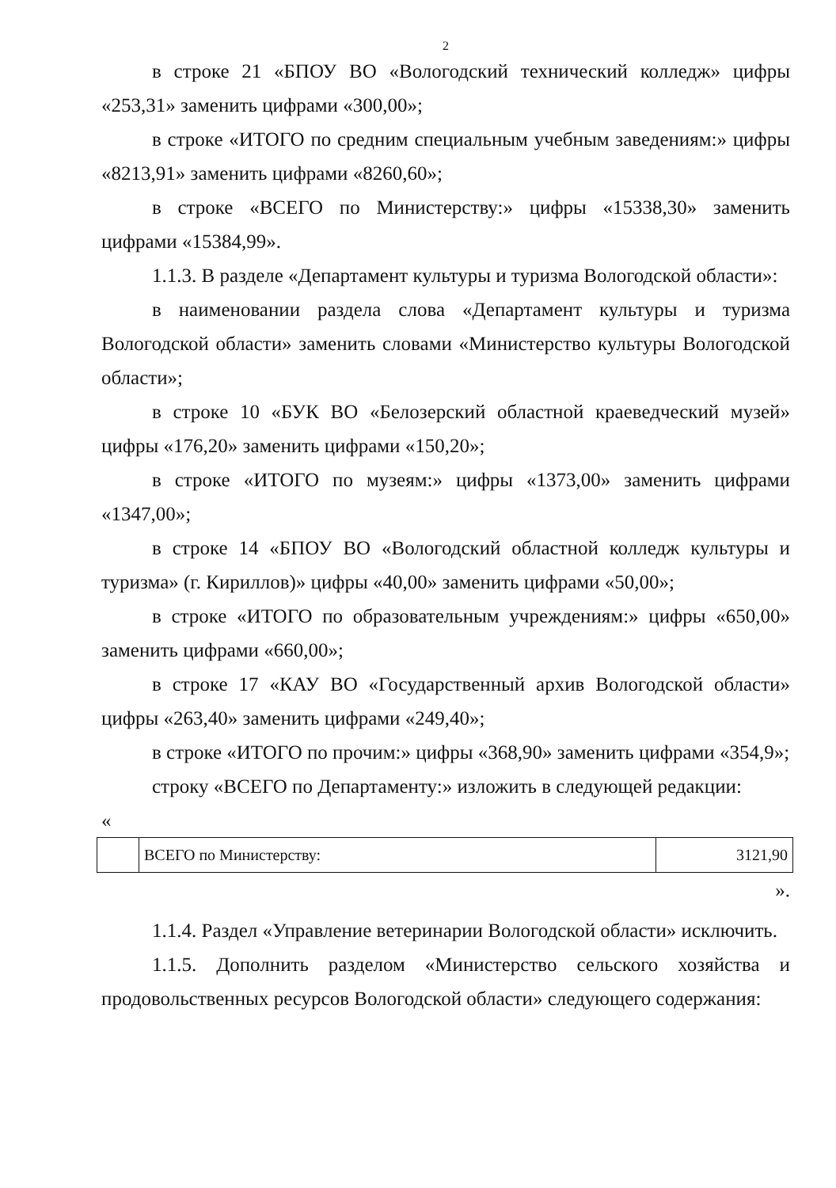2
в строке 21 «БПОУ ВО «Вологодский технический колледж» цифры «253,31» заменить цифрами «300,00»;
в строке «ИТОГО по средним специальным учебным заведениям:» цифры «8213,91» заменить цифрами «8260,60»;
в строке «ВСЕГО по Министерству:» цифры «15338,30» заменить цифрами «15384,99».
1.1.3. В разделе «Департамент культуры и туризма Вологодской области»:
в наименовании раздела слова «Департамент культуры и туризма Вологодской области» заменить словами «Министерство культуры Вологодской области»;
в строке 10 «БУК ВО «Белозерский областной краеведческий музей» цифры «176,20» заменить цифрами «150,20»;
в строке «ИТОГО по музеям:» цифры «1373,00» заменить цифрами «1347,00»;
в строке 14 «БПОУ ВО «Вологодский областной колледж культуры и туризма» (г. Кириллов)» цифры «40,00» заменить цифрами «50,00»;
в строке «ИТОГО по образовательным учреждениям:» цифры «650,00» заменить цифрами «660,00»;
в строке 17 «КАУ ВО «Государственный архив Вологодской области» цифры «263,40» заменить цифрами «249,40»;
в строке «ИТОГО по прочим:» цифры «368,90» заменить цифрами «354,9»;
строку «ВСЕГО по Департаменту:» изложить в следующей редакции:
«
| | ВСЕГО по Министерству: | 3121,90 |
».
1.1.4. Раздел «Управление ветеринарии Вологодской области» исключить.
1.1.5. Дополнить разделом «Министерство сельского хозяйства и продовольственных ресурсов Вологодской области» следующего содержания: